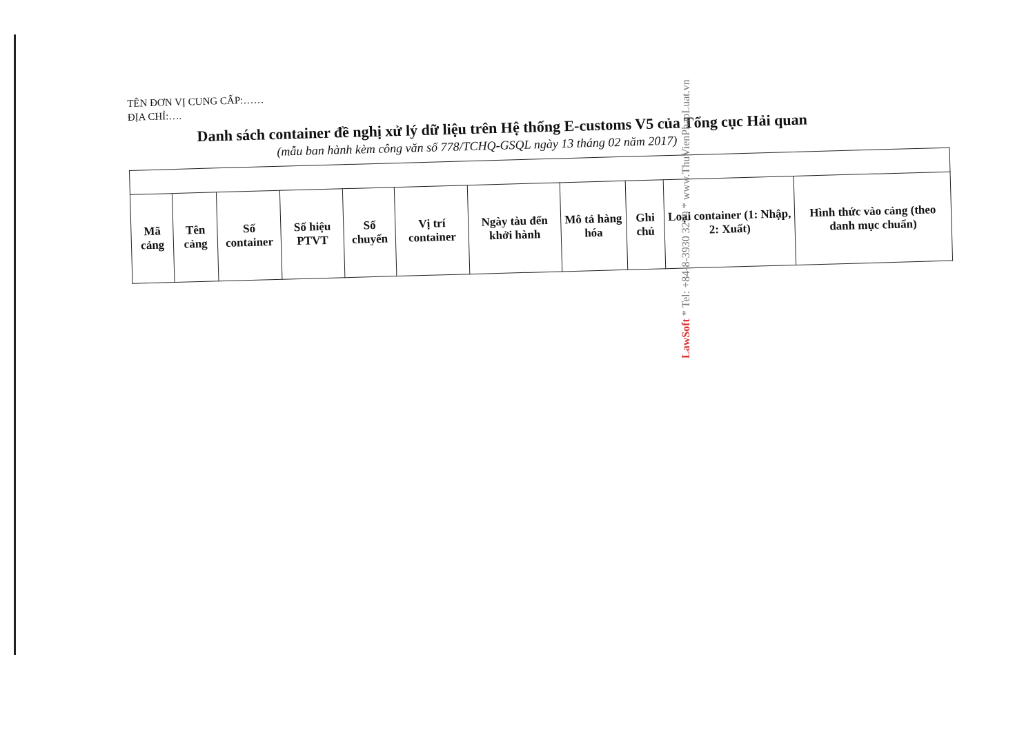TÊN ĐƠN VỊ CUNG CẤP:……
ĐỊA CHỈ:….
Danh sách container đề nghị xử lý dữ liệu trên Hệ thống E-customs V5 của Tổng cục Hải quan
(mẫu ban hành kèm công văn số 778/TCHQ-GSQL ngày 13 tháng 02 năm 2017)
| Mã cảng | Tên cảng | Số container | Số hiệu PTVT | Số chuyến | Vị trí container | Ngày tàu đến khởi hành | Mô tả hàng hóa | Ghi chú | Loại container (1: Nhập, 2: Xuất) | Hình thức vào cảng (theo danh mục chuẩn) |
| --- | --- | --- | --- | --- | --- | --- | --- | --- | --- | --- |
LawSoft * Tel: +84-8-3930 3279 * www.ThuVienPhapLuat.vn